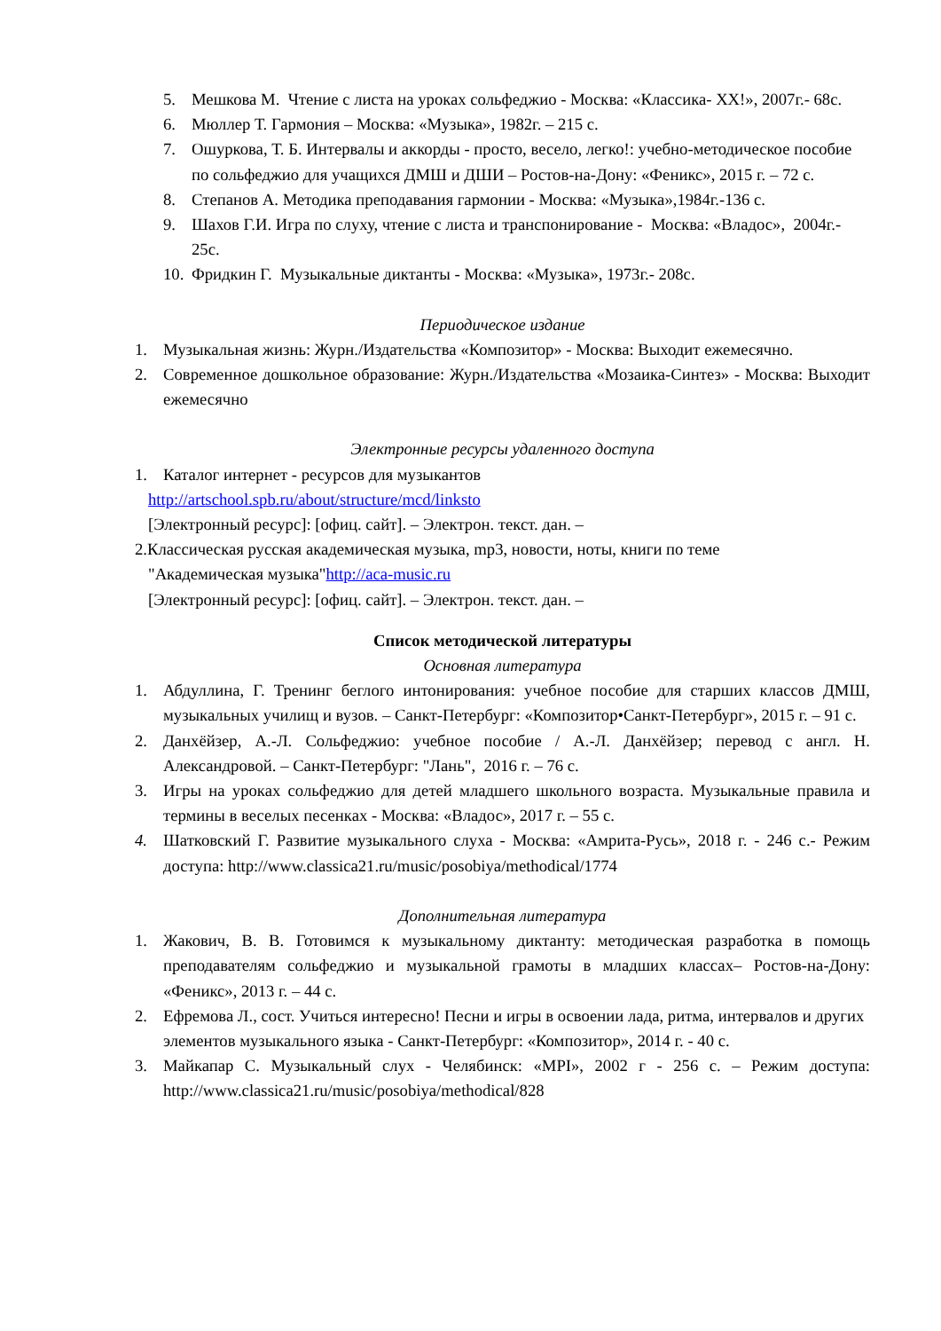5. Мешкова М. Чтение с листа на уроках сольфеджио - Москва: «Классика- XX!», 2007г.- 68с.
6. Мюллер Т. Гармония – Москва: «Музыка», 1982г. – 215 с.
7. Ошуркова, Т. Б. Интервалы и аккорды - просто, весело, легко!: учебно-методическое пособие по сольфеджио для учащихся ДМШ и ДШИ – Ростов-на-Дону: «Феникс», 2015 г. – 72 с.
8. Степанов А. Методика преподавания гармонии - Москва: «Музыка»,1984г.-136 с.
9. Шахов Г.И. Игра по слуху, чтение с листа и транспонирование - Москва: «Владос», 2004г.- 25с.
10. Фридкин Г. Музыкальные диктанты - Москва: «Музыка», 1973г.- 208с.
Периодическое издание
1. Музыкальная жизнь: Журн./Издательства «Композитор» - Москва: Выходит ежемесячно.
2. Современное дошкольное образование: Журн./Издательства «Мозаика-Синтез» - Москва: Выходит ежемесячно
Электронные ресурсы удаленного доступа
1. Каталог интернет - ресурсов для музыкантов
http://artschool.spb.ru/about/structure/mcd/linksto
[Электронный ресурс]: [офиц. сайт]. – Электрон. текст. дан. –
2.Классическая русская академическая музыка, mp3, новости, ноты, книги по теме
"Академическая музыка"http://aca-music.ru
[Электронный ресурс]: [офиц. сайт]. – Электрон. текст. дан. –
Список методической литературы
Основная литература
1. Абдуллина, Г. Тренинг беглого интонирования: учебное пособие для старших классов ДМШ, музыкальных училищ и вузов. – Санкт-Петербург: «Композитор•Санкт-Петербург», 2015 г. – 91 с.
2. Данхёйзер, А.-Л. Сольфеджио: учебное пособие / А.-Л. Данхёйзер; перевод с англ. Н. Александровой. – Санкт-Петербург: "Лань", 2016 г. – 76 с.
3. Игры на уроках сольфеджио для детей младшего школьного возраста. Музыкальные правила и термины в веселых песенках - Москва: «Владос», 2017 г. – 55 с.
4. Шатковский Г. Развитие музыкального слуха - Москва: «Амрита-Русь», 2018 г. - 246 с.- Режим доступа: http://www.classica21.ru/music/posobiya/methodical/1774
Дополнительная литература
1. Жакович, В. В. Готовимся к музыкальному диктанту: методическая разработка в помощь преподавателям сольфеджио и музыкальной грамоты в младших классах– Ростов-на-Дону: «Феникс», 2013 г. – 44 с.
2. Ефремова Л., сост. Учиться интересно! Песни и игры в освоении лада, ритма, интервалов и других элементов музыкального языка - Санкт-Петербург: «Композитор», 2014 г. - 40 с.
3. Майкапар С. Музыкальный слух - Челябинск: «MPI», 2002 г - 256 с. – Режим доступа: http://www.classica21.ru/music/posobiya/methodical/828